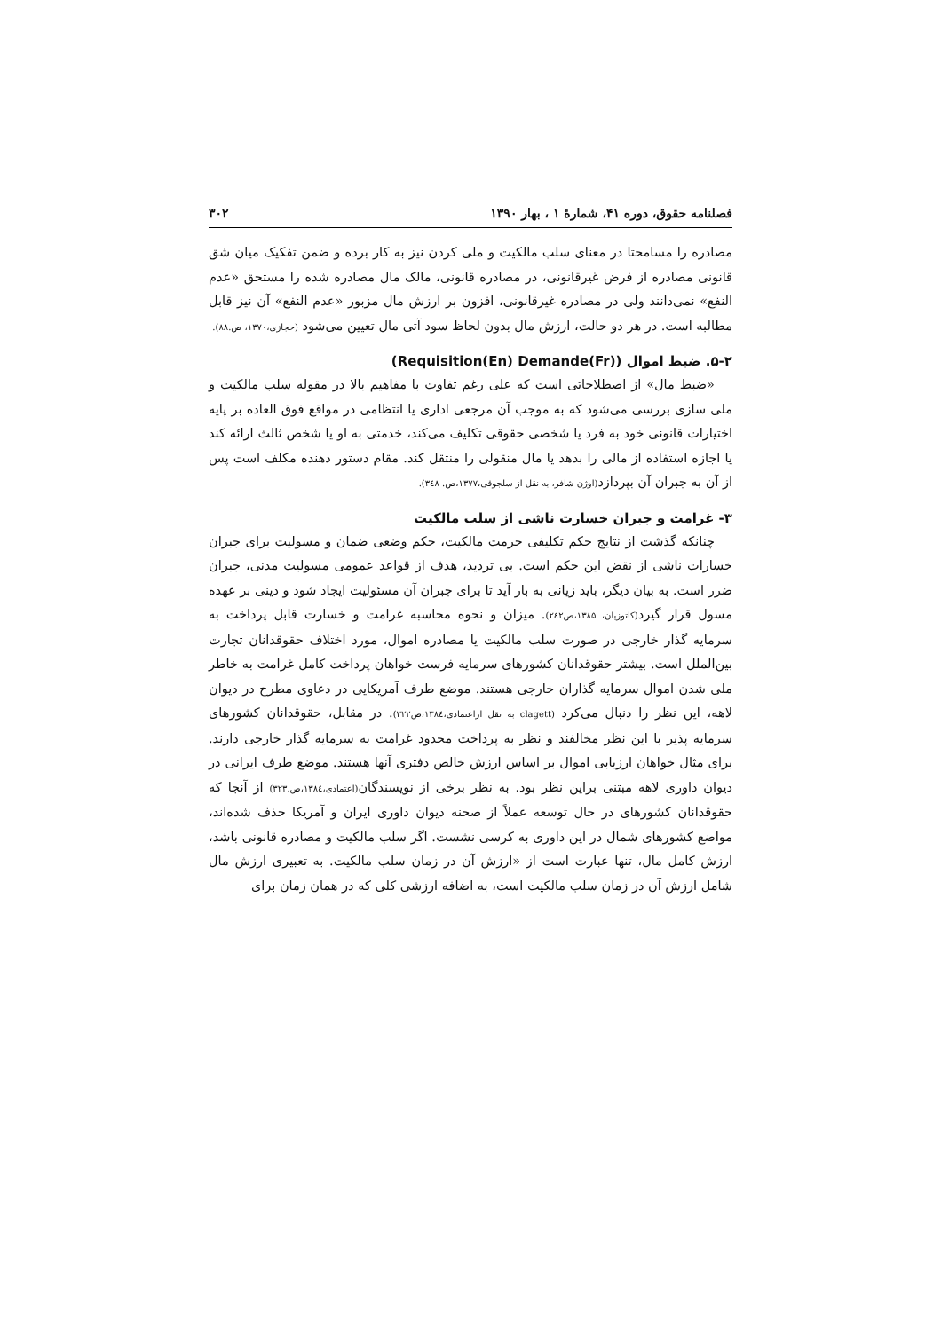فصلنامه حقوق، دوره ۴۱، شمارهٔ ۱ ، بهار ۱۳۹۰ ۳۰۲
مصادره را مسامحتا در معنای سلب مالکیت و ملی کردن نیز به کار برده و ضمن تفکیک میان شق قانونی مصادره از فرض غیرقانونی، در مصادره قانونی، مالک مال مصادره شده را مستحق «عدم النفع» نمی‌دانند ولی در مصادره غیرقانونی، افزون بر ارزش مال مزبور «عدم النفع» آن نیز قابل مطالبه است. در هر دو حالت، ارزش مال بدون لحاظ سود آتی مال تعیین می‌شود (حجازی،۱۳۷۰، ص.۸۸).
۵-۲. ضبط اموال (Requisition(En) Demande(Fr))
«ضبط مال» از اصطلاحاتی است که علی رغم تفاوت با مفاهیم بالا در مقوله سلب مالکیت و ملی سازی بررسی می‌شود که به موجب آن مرجعی اداری یا انتظامی در مواقع فوق العاده بر پایه اختیارات قانونی خود به فرد یا شخصی حقوقی تکلیف می‌کند، خدمتی به او یا شخص ثالث ارائه کند یا اجازه استفاده از مالی را بدهد یا مال منقولی را منتقل کند. مقام دستور دهنده مکلف است پس از آن به جبران آن بپردازد(اوژن شافر، به نقل از سلجوقی،۱۳۷۷،ص. ۳٤۸).
۳- غرامت و جبران خسارت ناشی از سلب مالکیت
چنانکه گذشت از نتایج حکم تکلیفی حرمت مالکیت، حکم وضعی ضمان و مسولیت برای جبران خسارات ناشی از نقض این حکم است. بی تردید، هدف از قواعد عمومی مسولیت مدنی، جبران ضرر است. به بیان دیگر، باید زیانی به بار آید تا برای جبران آن مسئولیت ایجاد شود و دینی بر عهده مسول قرار گیرد(کاتوزیان، ۱۳۸۵،ص۲٤۲). میزان و نحوه محاسبه غرامت و خسارت قابل پرداخت به سرمایه گذار خارجی در صورت سلب مالکیت یا مصادره اموال، مورد اختلاف حقوقدانان تجارت بین‌الملل است. بیشتر حقوقدانان کشورهای سرمایه فرست خواهان پرداخت کامل غرامت به خاطر ملی شدن اموال سرمایه گذاران خارجی هستند. موضع طرف آمریکایی در دعاوی مطرح در دیوان لاهه، این نظر را دنبال می‌کرد (clagett به نقل ازاعتمادی،۱۳۸٤،ص۳۲۲). در مقابل، حقوقدانان کشورهای سرمایه پذیر با این نظر مخالفند و نظر به پرداخت محدود غرامت به سرمایه گذار خارجی دارند. برای مثال خواهان ارزیابی اموال بر اساس ارزش خالص دفتری آنها هستند. موضع طرف ایرانی در دیوان داوری لاهه مبتنی براین نظر بود. به نظر برخی از نویسندگان(اعتمادی،۱۳۸٤،ص.۳۲۳) از آنجا که حقوقدانان کشورهای در حال توسعه عملاً از صحنه دیوان داوری ایران و آمریکا حذف شده‌اند، مواضع کشورهای شمال در این داوری به کرسی نشست. اگر سلب مالکیت و مصادره قانونی باشد، ارزش کامل مال، تنها عبارت است از «ارزش آن در زمان سلب مالکیت. به تعبیری ارزش مال شامل ارزش آن در زمان سلب مالکیت است، به اضافه ارزشی کلی که در همان زمان برای